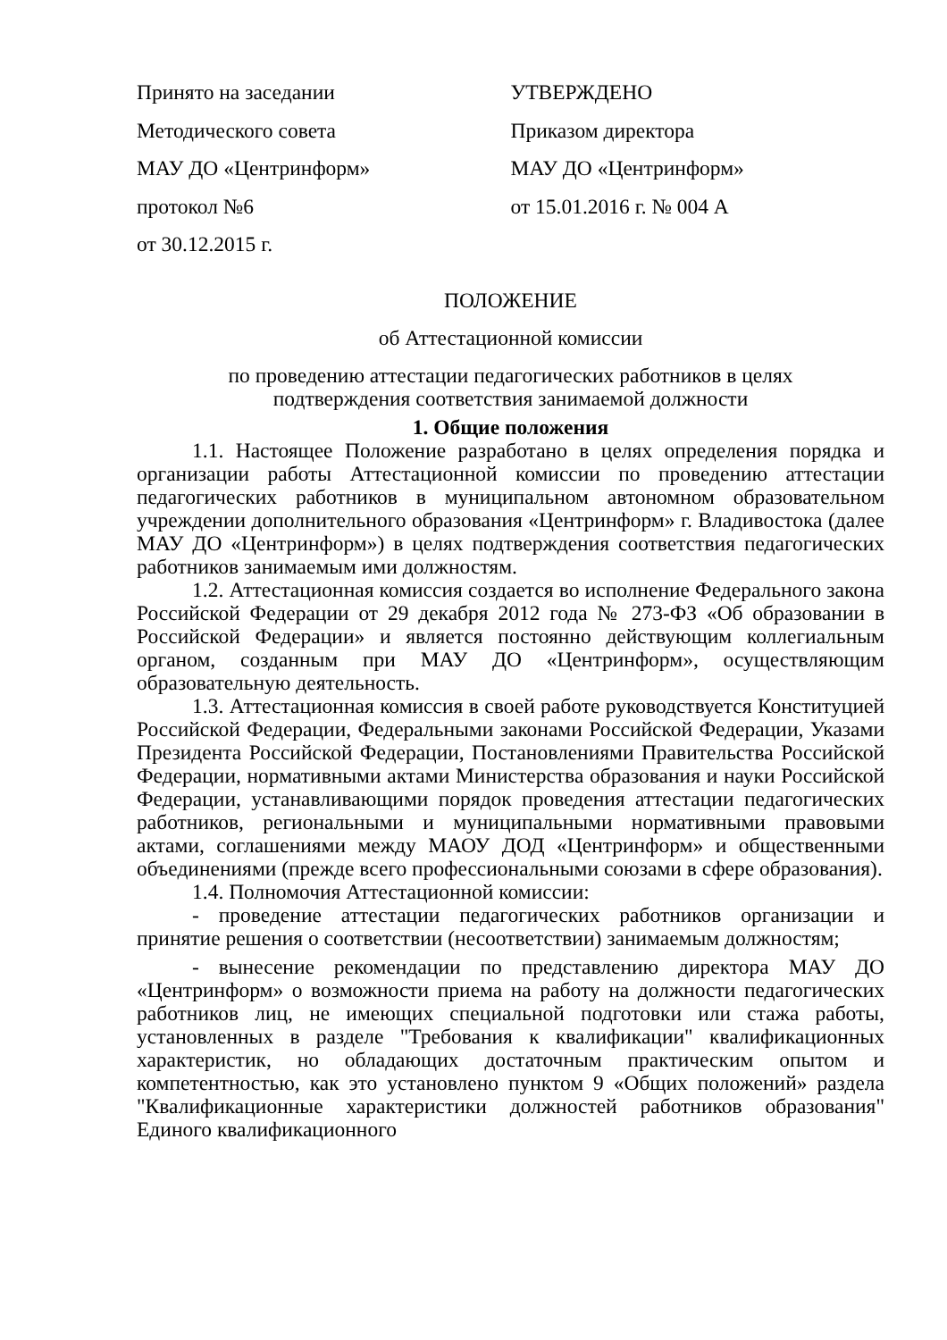Принято на заседании
Методического совета
МАУ ДО «Центринформ»
протокол №6
от 30.12.2015 г.
УТВЕРЖДЕНО
Приказом директора
МАУ ДО «Центринформ»
от 15.01.2016 г. № 004 А
ПОЛОЖЕНИЕ
об Аттестационной комиссии
по проведению аттестации педагогических работников в целях
подтверждения соответствия занимаемой должности
1. Общие положения
1.1. Настоящее Положение разработано в целях определения порядка и организации работы Аттестационной комиссии по проведению аттестации педагогических работников в муниципальном автономном образовательном учреждении дополнительного образования «Центринформ» г. Владивостока (далее МАУ ДО «Центринформ») в целях подтверждения соответствия педагогических работников занимаемым ими должностям.
1.2. Аттестационная комиссия создается во исполнение Федерального закона Российской Федерации от 29 декабря 2012 года № 273-ФЗ «Об образовании в Российской Федерации» и является постоянно действующим коллегиальным органом, созданным при МАУ ДО «Центринформ», осуществляющим образовательную деятельность.
1.3. Аттестационная комиссия в своей работе руководствуется Конституцией Российской Федерации, Федеральными законами Российской Федерации, Указами Президента Российской Федерации, Постановлениями Правительства Российской Федерации, нормативными актами Министерства образования и науки Российской Федерации, устанавливающими порядок проведения аттестации педагогических работников, региональными и муниципальными нормативными правовыми актами, соглашениями между МАОУ ДОД «Центринформ» и общественными объединениями (прежде всего профессиональными союзами в сфере образования).
1.4. Полномочия Аттестационной комиссии:
- проведение аттестации педагогических работников организации и принятие решения о соответствии (несоответствии) занимаемым должностям;
- вынесение рекомендации по представлению директора МАУ ДО «Центринформ» о возможности приема на работу на должности педагогических работников лиц, не имеющих специальной подготовки или стажа работы, установленных в разделе "Требования к квалификации" квалификационных характеристик, но обладающих достаточным практическим опытом и компетентностью, как это установлено пунктом 9 «Общих положений» раздела "Квалификационные характеристики должностей работников образования" Единого квалификационного